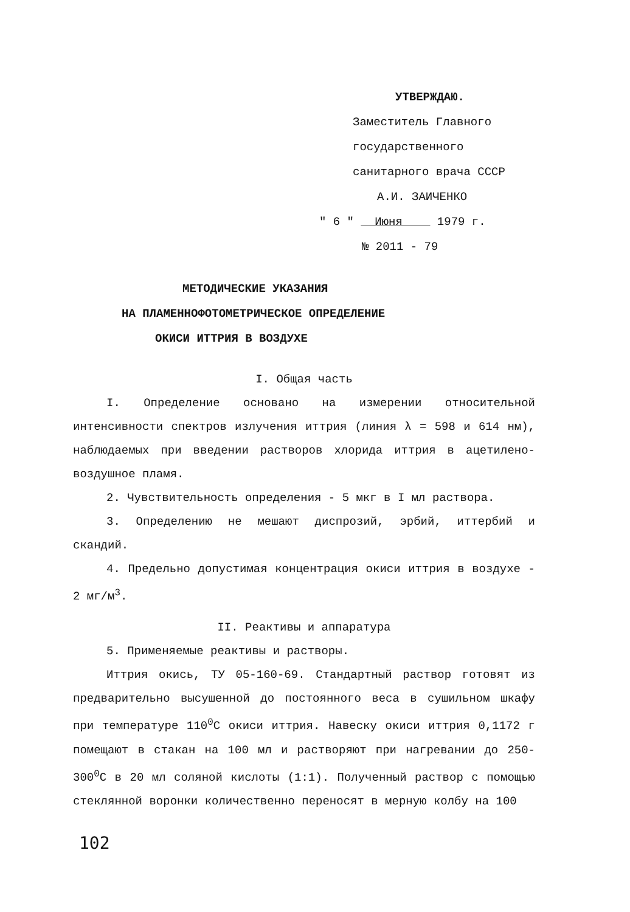УТВЕРЖДАЮ.
Заместитель Главного
государственного
санитарного врача СССР
А.И. ЗАИЧЕНКО
" 6 " Июня 1979 г.
№ 2011 - 79
МЕТОДИЧЕСКИЕ УКАЗАНИЯ
НА ПЛАМЕННОФОТОМЕТРИЧЕСКОЕ ОПРЕДЕЛЕНИЕ
ОКИСИ ИТТРИЯ В ВОЗДУХЕ
I. Общая часть
I. Определение основано на измерении относительной интенсивности спектров излучения иттрия (линия λ = 598 и 614 нм), наблюдаемых при введении растворов хлорида иттрия в ацетилено-воздушное пламя.
2. Чувствительность определения - 5 мкг в I мл раствора.
3. Определению не мешают диспрозий, эрбий, иттербий и скандий.
4. Предельно допустимая концентрация окиси иттрия в воздухе - 2 мг/м<sup>3</sup>.
II. Реактивы и аппаратура
5. Применяемые реактивы и растворы.
Иттрия окись, ТУ 05-160-69. Стандартный раствор готовят из предварительно высушенной до постоянного веса в сушильном шкафу при температуре 110<sup>0</sup>С окиси иттрия. Навеску окиси иттрия 0,1172 г помещают в стакан на 100 мл и растворяют при нагревании до 250-300<sup>0</sup>С в 20 мл соляной кислоты (1:1). Полученный раствор с помощью стеклянной воронки количественно переносят в мерную колбу на 100
102